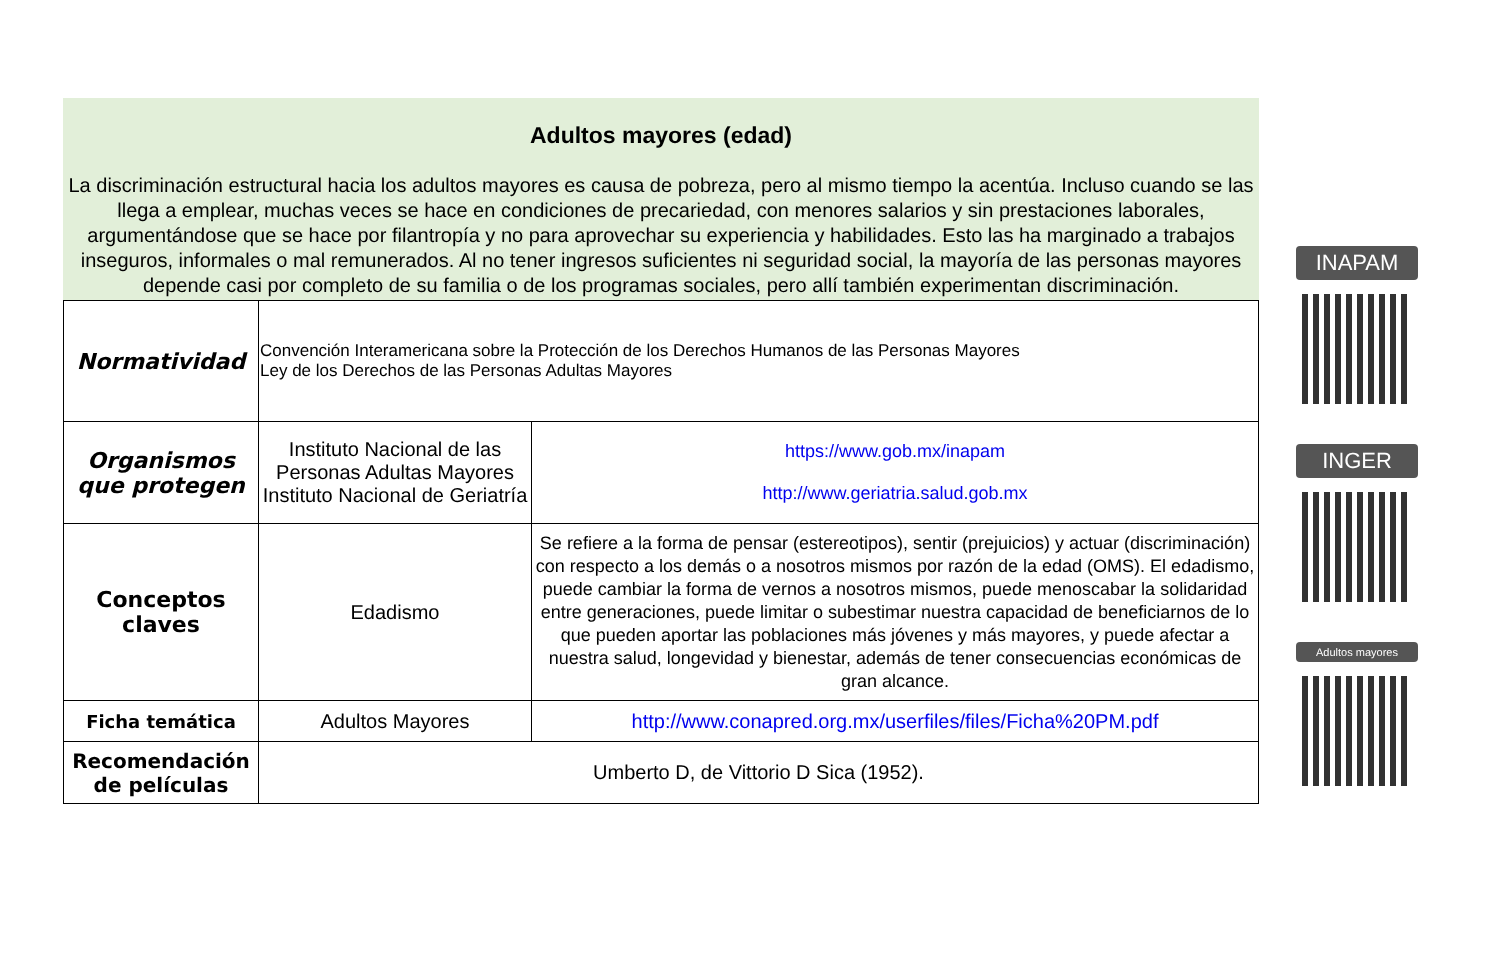Adultos mayores (edad)
La discriminación estructural hacia los adultos mayores es causa de pobreza, pero al mismo tiempo la acentúa. Incluso cuando se las llega a emplear, muchas veces se hace en condiciones de precariedad, con menores salarios y sin prestaciones laborales, argumentándose que se hace por filantropía y no para aprovechar su experiencia y habilidades. Esto las ha marginado a trabajos inseguros, informales o mal remunerados. Al no tener ingresos suficientes ni seguridad social, la mayoría de las personas mayores depende casi por completo de su familia o de los programas sociales, pero allí también experimentan discriminación.
| Normatividad | Convención Interamericana sobre la Protección de los Derechos Humanos de las Personas Mayores Ley de los Derechos de las Personas Adultas Mayores | |
| Organismos que protegen | Instituto Nacional de las Personas Adultas Mayores Instituto Nacional de Geriatría | https://www.gob.mx/inapam http://www.geriatria.salud.gob.mx |
| Conceptos claves | Edadismo | Se refiere a la forma de pensar (estereotipos), sentir (prejuicios) y actuar (discriminación) con respecto a los demás o a nosotros mismos por razón de la edad (OMS). El edadismo, puede cambiar la forma de vernos a nosotros mismos, puede menoscabar la solidaridad entre generaciones, puede limitar o subestimar nuestra capacidad de beneficiarnos de lo que pueden aportar las poblaciones más jóvenes y más mayores, y puede afectar a nuestra salud, longevidad y bienestar, además de tener consecuencias económicas de gran alcance. |
| Ficha temática | Adultos Mayores | http://www.conapred.org.mx/userfiles/files/Ficha%20PM.pdf |
| Recomendación de películas | Umberto D, de Vittorio D Sica (1952). | |
INAPAM
INGER
Adultos mayores